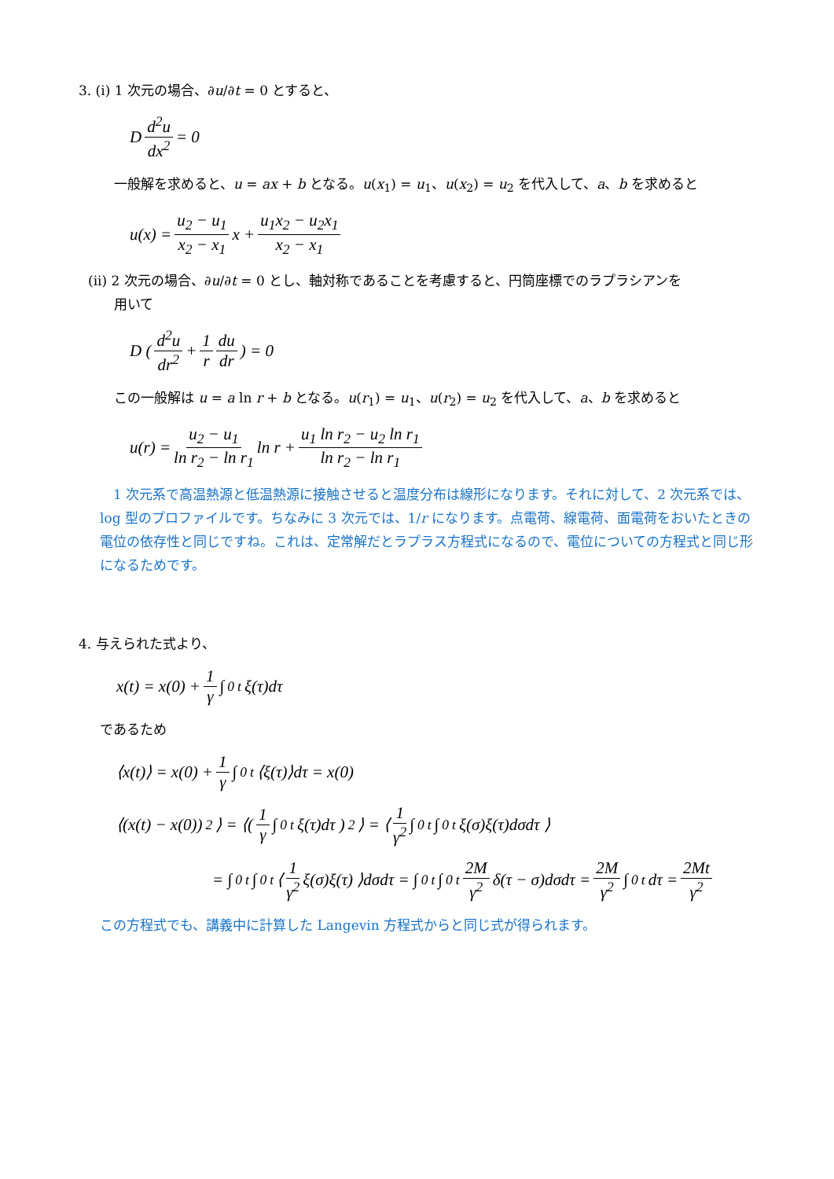3. (i) 1 次元の場合、∂u/∂t = 0 とすると、
D d<sup>2</sup>u dx<sup>2</sup> = 0
一般解を求めると、u = ax + b となる。u(x<sub>1</sub>) = u<sub>1</sub>、u(x<sub>2</sub>) = u<sub>2</sub> を代入して、a、b を求めると
u(x) = u<sub>2</sub> − u<sub>1</sub> x<sub>2</sub> − x<sub>1</sub> x + u<sub>1</sub>x<sub>2</sub> − u<sub>2</sub>x<sub>1</sub> x<sub>2</sub> − x<sub>1</sub>
(ii) 2 次元の場合、∂u/∂t = 0 とし、軸対称であることを考慮すると、円筒座標でのラプラシアンを
用いて
D ( d<sup>2</sup>u dr<sup>2</sup> + 1 r du dr ) = 0
この一般解は u = a ln r + b となる。u(r<sub>1</sub>) = u<sub>1</sub>、u(r<sub>2</sub>) = u<sub>2</sub> を代入して、a、b を求めると
u(r) = u<sub>2</sub> − u<sub>1</sub> ln r<sub>2</sub> − ln r<sub>1</sub> ln r + u<sub>1</sub> ln r<sub>2</sub> − u<sub>2</sub> ln r<sub>1</sub> ln r<sub>2</sub> − ln r<sub>1</sub>
　1 次元系で高温熱源と低温熱源に接触させると温度分布は線形になります。それに対して、2 次元系では、log 型のプロファイルです。ちなみに 3 次元では、1/r になります。点電荷、線電荷、面電荷をおいたときの電位の依存性と同じですね。これは、定常解だとラプラス方程式になるので、電位についての方程式と同じ形になるためです。
4. 与えられた式より、
x(t) = x(0) + 1 γ ∫<sub>0</sub><sup>t</sup> ξ(τ)dτ
であるため
⟨x(t)⟩ = x(0) + 1 γ ∫<sub>0</sub><sup>t</sup> ⟨ξ(τ)⟩dτ = x(0)
⟨(x(t) − x(0))<sup>2</sup>⟩ = ⟨( 1 γ ∫<sub>0</sub><sup>t</sup> ξ(τ)dτ )<sup>2</sup>⟩ = ⟨ 1 γ<sup>2</sup> ∫<sub>0</sub><sup>t</sup>∫<sub>0</sub><sup>t</sup> ξ(σ)ξ(τ)dσdτ ⟩
= ∫<sub>0</sub><sup>t</sup>∫<sub>0</sub><sup>t</sup> ⟨ 1 γ<sup>2</sup> ξ(σ)ξ(τ) ⟩dσdτ = ∫<sub>0</sub><sup>t</sup>∫<sub>0</sub><sup>t</sup> 2M γ<sup>2</sup> δ(τ − σ)dσdτ = 2M γ<sup>2</sup> ∫<sub>0</sub><sup>t</sup> dτ = 2Mt γ<sup>2</sup>
この方程式でも、講義中に計算した Langevin 方程式からと同じ式が得られます。